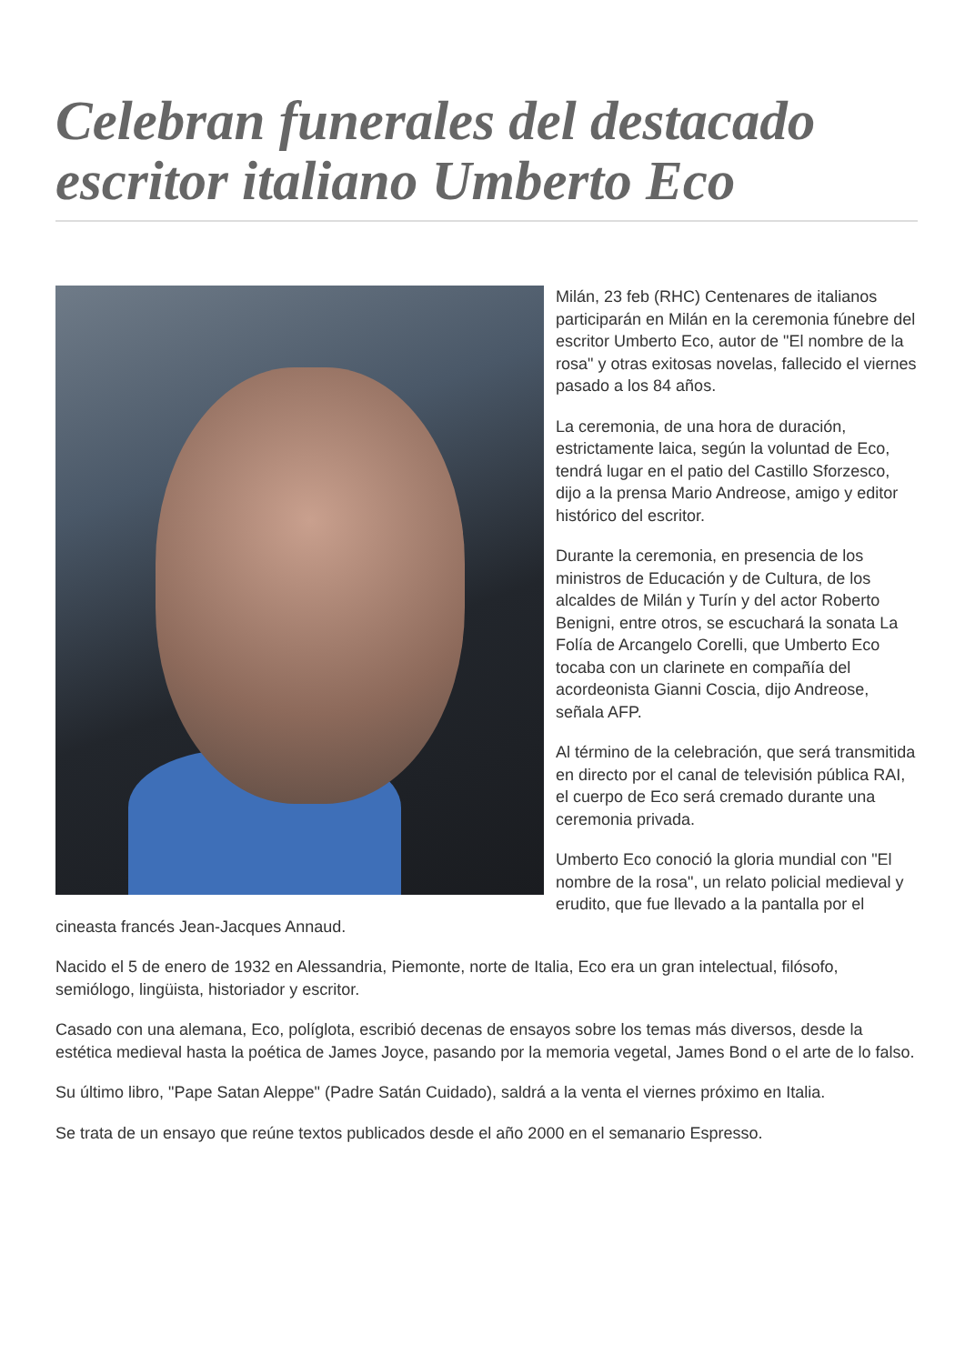Celebran funerales del destacado escritor italiano Umberto Eco
Milán, 23 feb (RHC) Centenares de italianos participarán en Milán en la ceremonia fúnebre del escritor Umberto Eco, autor de "El nombre de la rosa" y otras exitosas novelas, fallecido el viernes pasado a los 84 años.
La ceremonia, de una hora de duración, estrictamente laica, según la voluntad de Eco, tendrá lugar en el patio del Castillo Sforzesco, dijo a la prensa Mario Andreose, amigo y editor histórico del escritor.
Durante la ceremonia, en presencia de los ministros de Educación y de Cultura, de los alcaldes de Milán y Turín y del actor Roberto Benigni, entre otros, se escuchará la sonata La Folía de Arcangelo Corelli, que Umberto Eco tocaba con un clarinete en compañía del acordeonista Gianni Coscia, dijo Andreose, señala AFP.
Al término de la celebración, que será transmitida en directo por el canal de televisión pública RAI, el cuerpo de Eco será cremado durante una ceremonia privada.
Umberto Eco conoció la gloria mundial con "El nombre de la rosa", un relato policial medieval y erudito, que fue llevado a la pantalla por el cineasta francés Jean-Jacques Annaud.
Nacido el 5 de enero de 1932 en Alessandria, Piemonte, norte de Italia, Eco era un gran intelectual, filósofo, semiólogo, lingüista, historiador y escritor.
Casado con una alemana, Eco, políglota, escribió decenas de ensayos sobre los temas más diversos, desde la estética medieval hasta la poética de James Joyce, pasando por la memoria vegetal, James Bond o el arte de lo falso.
Su último libro, "Pape Satan Aleppe" (Padre Satán Cuidado), saldrá a la venta el viernes próximo en Italia.
Se trata de un ensayo que reúne textos publicados desde el año 2000 en el semanario Espresso.